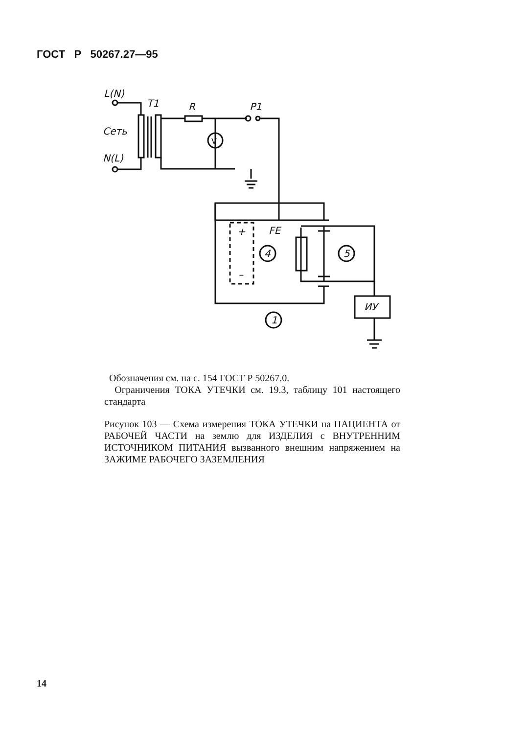ГОСТ Р 50267.27—95
L(N)
Сеть
N(L)
T1
R
P1
V
FE
+
–
4
5
1
ИУ
Обозначения см. на с. 154 ГОСТ Р 50267.0.
Ограничения ТОКА УТЕЧКИ см. 19.3, таблицу 101 настоящего стандарта
Рисунок 103 — Схема измерения ТОКА УТЕЧКИ на ПАЦИЕНТА от РАБОЧЕЙ ЧАСТИ на землю для ИЗДЕЛИЯ с ВНУТРЕННИМ ИСТОЧНИКОМ ПИТАНИЯ вызванного внешним напряжением на ЗАЖИМЕ РАБОЧЕГО ЗАЗЕМЛЕНИЯ
14